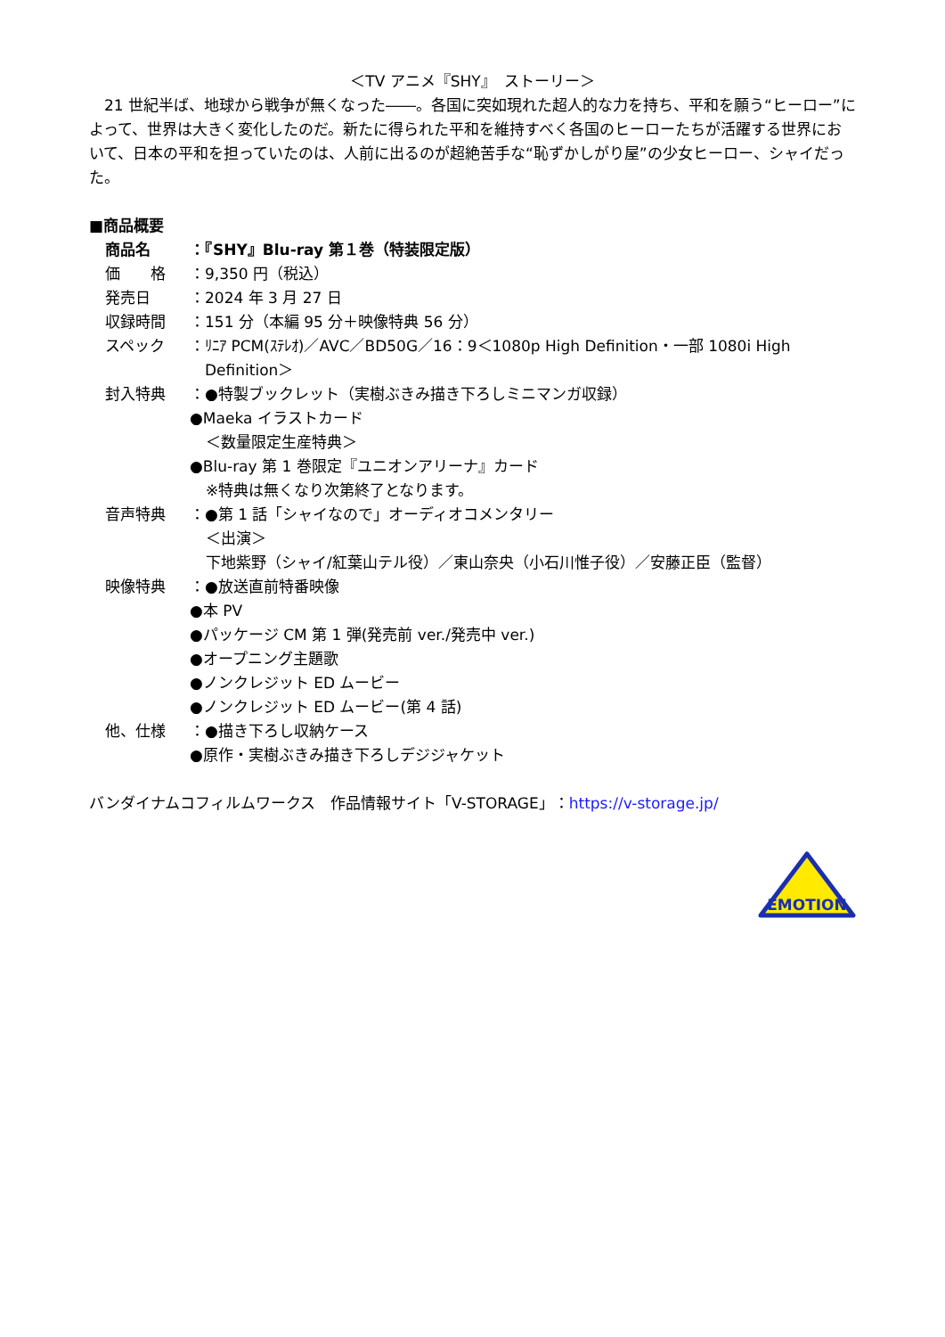＜TV アニメ『SHY』　ストーリー＞
　21 世紀半ば、地球から戦争が無くなった――。各国に突如現れた超人的な力を持ち、平和を願う“ヒーロー”によって、世界は大きく変化したのだ。新たに得られた平和を維持すべく各国のヒーローたちが活躍する世界において、日本の平和を担っていたのは、人前に出るのが超絶苦手な“恥ずかしがり屋”の少女ヒーロー、シャイだった。
■商品概要
商品名　：『SHY』Blu-ray 第１巻（特装限定版）
価　　格 ：9,350 円（税込）
発売日　：2024 年 3 月 27 日
収録時間 ：151 分（本編 95 分＋映像特典 56 分）
スペック ：ﾘﾆｱ PCM(ｽﾃﾚｵ)／AVC／BD50G／16：9＜1080p High Definition・一部 1080i High
　Definition＞
封入特典 ：●特製ブックレット（実樹ぶきみ描き下ろしミニマンガ収録）
●Maeka イラストカード
＜数量限定生産特典＞
●Blu-ray 第 1 巻限定『ユニオンアリーナ』カード
※特典は無くなり次第終了となります。
音声特典 ：●第 1 話「シャイなので」オーディオコメンタリー
＜出演＞
下地紫野（シャイ/紅葉山テル役）／東山奈央（小石川惟子役）／安藤正臣（監督）
映像特典 ：●放送直前特番映像
●本 PV
●パッケージ CM 第 1 弾(発売前 ver./発売中 ver.)
●オープニング主題歌
●ノンクレジット ED ムービー
●ノンクレジット ED ムービー(第 4 話)
他、仕様 ：●描き下ろし収納ケース
●原作・実樹ぶきみ描き下ろしデジジャケット
バンダイナムコフィルムワークス　作品情報サイト「V-STORAGE」：https://v-storage.jp/
EMOTION